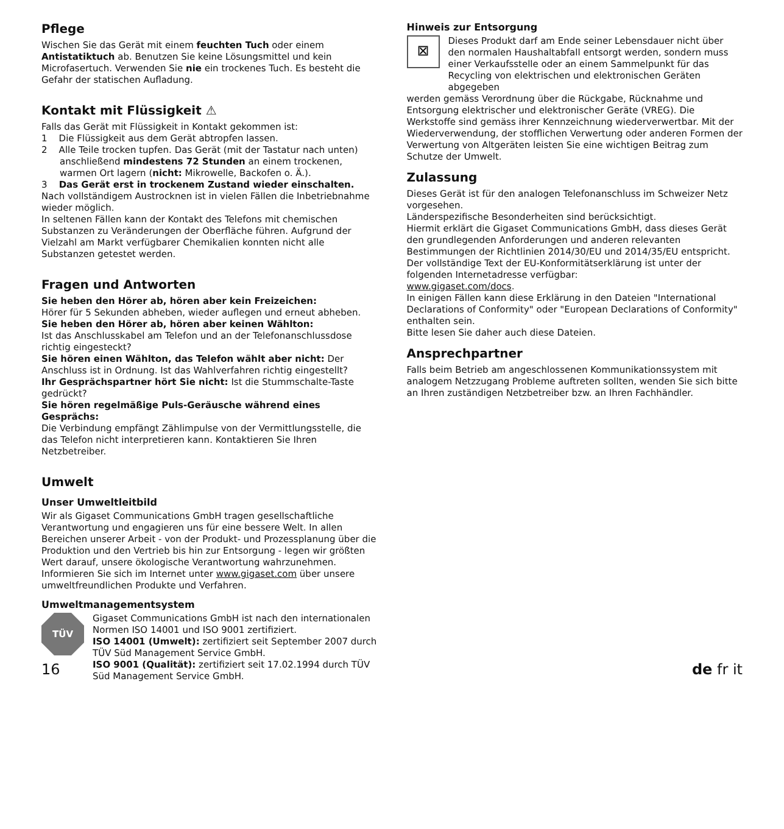Pflege
Wischen Sie das Gerät mit einem feuchten Tuch oder einem Antistatik­tuch ab. Benutzen Sie keine Lösungsmittel und kein Microfasertuch. Verwenden Sie nie ein trockenes Tuch. Es besteht die Gefahr der statischen Aufladung.
Kontakt mit Flüssigkeit ⚠
Falls das Gerät mit Flüssigkeit in Kontakt gekommen ist:
1 Die Flüssigkeit aus dem Gerät abtropfen lassen.
2 Alle Teile trocken tupfen. Das Gerät (mit der Tastatur nach unten) anschließend mindestens 72 Stunden an einem trockenen, warmen Ort lagern (nicht: Mikrowelle, Backofen o. Ä.).
3 Das Gerät erst in trockenem Zustand wieder einschalten.
Nach vollständigem Austrocknen ist in vielen Fällen die Inbetriebnahme wieder möglich.
In seltenen Fällen kann der Kontakt des Telefons mit chemischen Substanzen zu Veränderungen der Oberfläche führen. Aufgrund der Vielzahl am Markt verfügbarer Chemikalien konnten nicht alle Substanzen getestet werden.
Fragen und Antworten
Sie heben den Hörer ab, hören aber kein Freizeichen:
Hörer für 5 Sekunden abheben, wieder auflegen und erneut abheben.
Sie heben den Hörer ab, hören aber keinen Wählton:
Ist das Anschlusskabel am Telefon und an der Telefonanschlussdose richtig eingesteckt?
Sie hören einen Wählton, das Telefon wählt aber nicht: Der Anschluss ist in Ordnung. Ist das Wahlverfahren richtig eingestellt?
Ihr Gesprächspartner hört Sie nicht: Ist die Stummschalte-Taste gedrückt?
Sie hören regelmäßige Puls-Geräusche während eines Gesprächs:
Die Verbindung empfängt Zählimpulse von der Vermittlungsstelle, die das Telefon nicht interpretieren kann. Kontaktieren Sie Ihren Netzbetreiber.
Umwelt
Unser Umweltleitbild
Wir als Gigaset Communications GmbH tragen gesellschaftliche Verantwortung und engagieren uns für eine bessere Welt. In allen Bereichen unserer Arbeit - von der Produkt- und Prozessplanung über die Produktion und den Vertrieb bis hin zur Entsorgung - legen wir größten Wert darauf, unsere ökologische Verantwortung wahrzunehmen.
Informieren Sie sich im Internet unter www.gigaset.com über unsere umweltfreundlichen Produkte und Verfahren.
Umweltmanagementsystem
TÜV
Gigaset Communications GmbH ist nach den internationalen Normen ISO 14001 und ISO 9001 zertifiziert.
ISO 14001 (Umwelt): zertifiziert seit September 2007 durch TÜV Süd Management Service GmbH.
ISO 9001 (Qualität): zertifiziert seit 17.02.1994 durch TÜV Süd Management Service GmbH.
Hinweis zur Entsorgung
⊠
Dieses Produkt darf am Ende seiner Lebensdauer nicht über den normalen Haushaltabfall entsorgt werden, sondern muss einer Verkaufsstelle oder an einem Sammelpunkt für das Recycling von elektrischen und elektronischen Geräten abgegeben
werden gemäss Verordnung über die Rückgabe, Rücknahme und Entsorgung elektrischer und elektronischer Geräte (VREG). Die Werkstoffe sind gemäss ihrer Kennzeichnung wiederverwertbar. Mit der Wiederverwendung, der stofflichen Verwertung oder anderen Formen der Verwertung von Altgeräten leisten Sie eine wichtigen Beitrag zum Schutze der Umwelt.
Zulassung
Dieses Gerät ist für den analogen Telefonanschluss im Schweizer Netz vorgesehen.
Länderspezifische Besonderheiten sind berücksichtigt.
Hiermit erklärt die Gigaset Communications GmbH, dass dieses Gerät den grundlegenden Anforderungen und anderen relevanten Bestimmungen der Richtlinien 2014/30/EU und 2014/35/EU entspricht.
Der vollständige Text der EU-Konformitätserklärung ist unter der folgenden Internetadresse verfügbar:
www.gigaset.com/docs.
In einigen Fällen kann diese Erklärung in den Dateien "International Declarations of Conformity" oder "European Declarations of Conformity" enthalten sein.
Bitte lesen Sie daher auch diese Dateien.
Ansprechpartner
Falls beim Betrieb am angeschlossenen Kommunikationssystem mit analogem Netzzugang Probleme auftreten sollten, wenden Sie sich bitte an Ihren zuständigen Netzbetreiber bzw. an Ihren Fachhändler.
16 de fr it